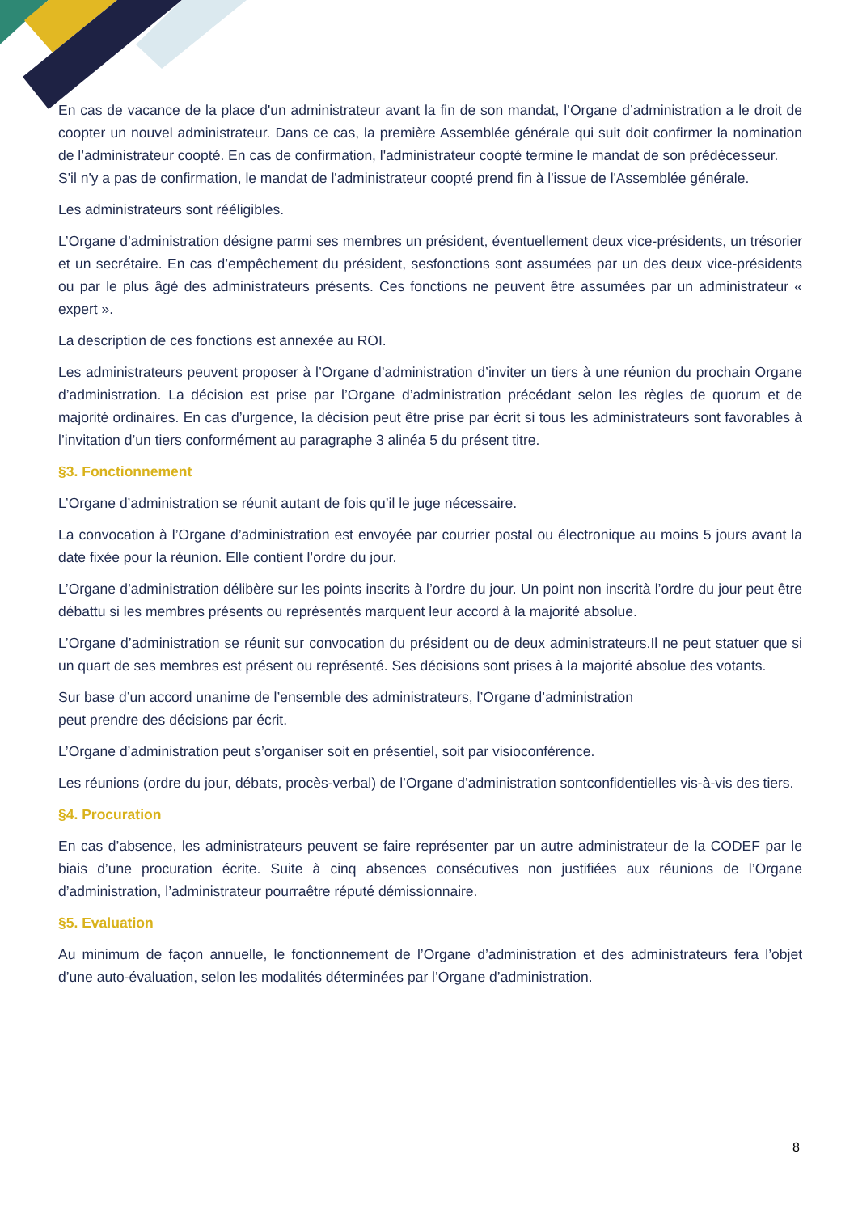En cas de vacance de la place d'un administrateur avant la fin de son mandat, l’Organe d’administration a le droit de coopter un nouvel administrateur. Dans ce cas, la première Assemblée générale qui suit doit confirmer la nomination de l’administrateur coopté. En cas de confirmation, l'administrateur coopté termine le mandat de son prédécesseur.
S'il n'y a pas de confirmation, le mandat de l'administrateur coopté prend fin à l'issue de l'Assemblée générale.
Les administrateurs sont rééligibles.
L’Organe d’administration désigne parmi ses membres un président, éventuellement deux vice-présidents, un trésorier et un secrétaire. En cas d’empêchement du président, sesfonctions sont assumées par un des deux vice-présidents ou par le plus âgé des administrateurs présents. Ces fonctions ne peuvent être assumées par un administrateur « expert ».
La description de ces fonctions est annexée au ROI.
Les administrateurs peuvent proposer à l’Organe d’administration d’inviter un tiers à une réunion du prochain Organe d’administration. La décision est prise par l’Organe d’administration précédant selon les règles de quorum et de majorité ordinaires. En cas d’urgence, la décision peut être prise par écrit si tous les administrateurs sont favorables à l’invitation d’un tiers conformément au paragraphe 3 alinéa 5 du présent titre.
§3. Fonctionnement
L’Organe d’administration se réunit autant de fois qu’il le juge nécessaire.
La convocation à l’Organe d’administration est envoyée par courrier postal ou électronique au moins 5 jours avant la date fixée pour la réunion. Elle contient l’ordre du jour.
L’Organe d’administration délibère sur les points inscrits à l’ordre du jour. Un point non inscrità l’ordre du jour peut être débattu si les membres présents ou représentés marquent leur accord à la majorité absolue.
L’Organe d’administration se réunit sur convocation du président ou de deux administrateurs.Il ne peut statuer que si un quart de ses membres est présent ou représenté. Ses décisions sont prises à la majorité absolue des votants.
Sur base d’un accord unanime de l’ensemble des administrateurs, l’Organe d’administration
peut prendre des décisions par écrit.
L’Organe d’administration peut s’organiser soit en présentiel, soit par visioconférence.
Les réunions (ordre du jour, débats, procès-verbal) de l’Organe d’administration sontconfidentielles vis-à-vis des tiers.
§4. Procuration
En cas d’absence, les administrateurs peuvent se faire représenter par un autre administrateur de la CODEF par le biais d’une procuration écrite. Suite à cinq absences consécutives non justifiées aux réunions de l’Organe d’administration, l’administrateur pourraêtre réputé démissionnaire.
§5. Evaluation
Au minimum de façon annuelle, le fonctionnement de l’Organe d’administration et des administrateurs fera l’objet d’une auto-évaluation, selon les modalités déterminées par l’Organe d’administration.
8